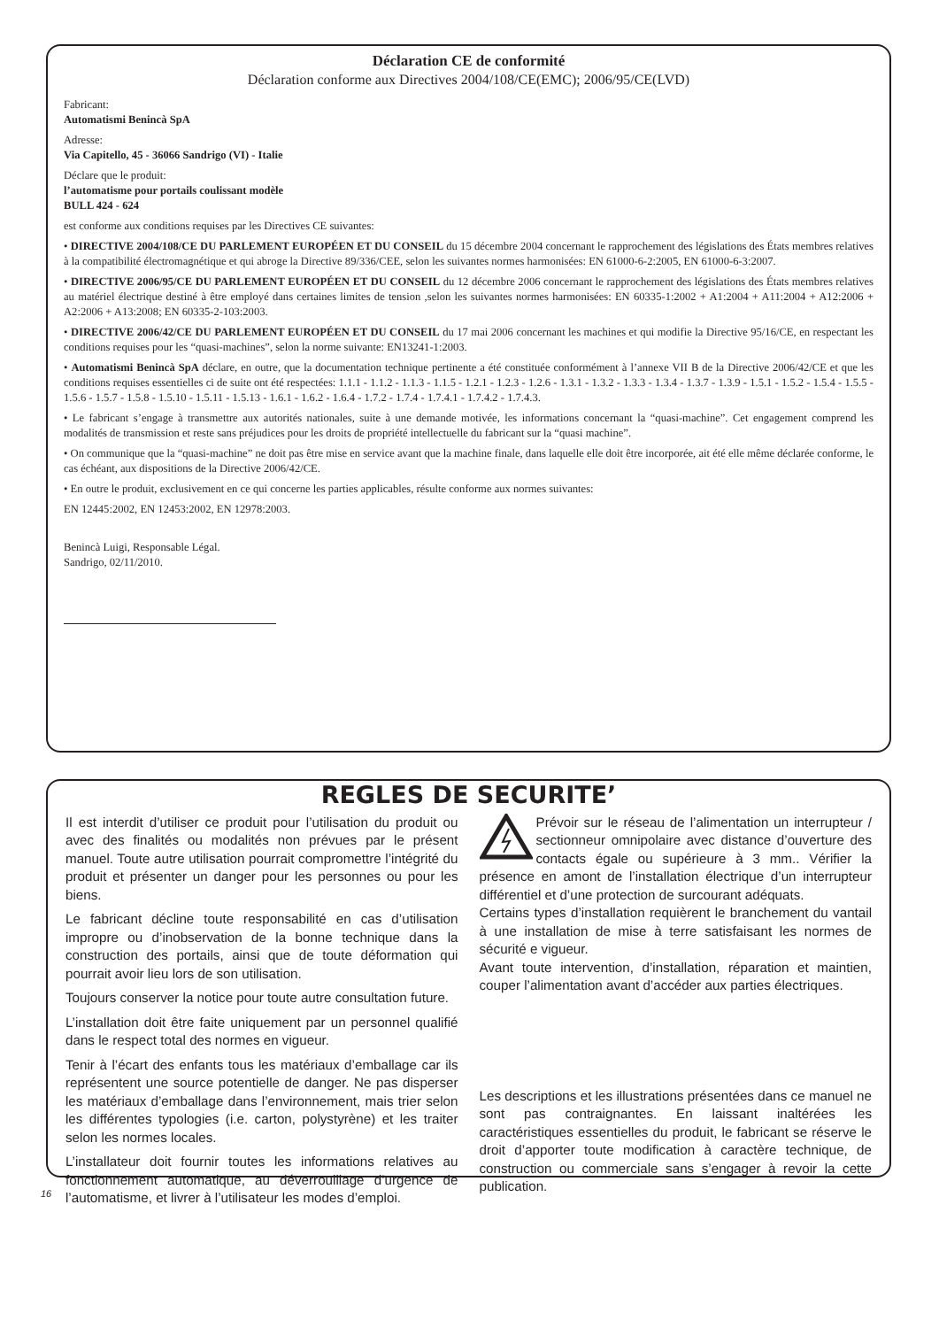Déclaration CE de conformité
Déclaration conforme aux Directives 2004/108/CE(EMC); 2006/95/CE(LVD)
Fabricant:
Automatismi Benincà SpA
Adresse:
Via Capitello, 45 - 36066 Sandrigo (VI) - Italie
Déclare que le produit:
l’automatisme pour portails coulissant modèle
BULL 424 - 624
est conforme aux conditions requises par les Directives CE suivantes:
• DIRECTIVE 2004/108/CE DU PARLEMENT EUROPÉEN ET DU CONSEIL du 15 décembre 2004 concernant le rapprochement des législations des États membres relatives à la compatibilité électromagnétique et qui abroge la Directive 89/336/CEE, selon les suivantes normes harmonisées: EN 61000-6-2:2005, EN 61000-6-3:2007.
• DIRECTIVE 2006/95/CE DU PARLEMENT EUROPÉEN ET DU CONSEIL du 12 décembre 2006 concernant le rapprochement des législations des États membres relatives au matériel électrique destiné à être employé dans certaines limites de tension ,selon les suivantes normes harmonisées: EN 60335-1:2002 + A1:2004 + A11:2004 + A12:2006 + A2:2006 + A13:2008; EN 60335-2-103:2003.
• DIRECTIVE 2006/42/CE DU PARLEMENT EUROPÉEN ET DU CONSEIL du 17 mai 2006 concernant les machines et qui modifie la Directive 95/16/CE, en respectant les conditions requises pour les “quasi-machines”, selon la norme suivante: EN13241-1:2003.
• Automatismi Benincà SpA déclare, en outre, que la documentation technique pertinente a été constituée conformément à l’annexe VII B de la Directive 2006/42/CE et que les conditions requises essentielles ci de suite ont été respectées: 1.1.1 - 1.1.2 - 1.1.3 - 1.1.5 - 1.2.1 - 1.2.3 - 1.2.6 - 1.3.1 - 1.3.2 - 1.3.3 - 1.3.4 - 1.3.7 - 1.3.9 - 1.5.1 - 1.5.2 - 1.5.4 - 1.5.5 - 1.5.6 - 1.5.7 - 1.5.8 - 1.5.10 - 1.5.11 - 1.5.13 - 1.6.1 - 1.6.2 - 1.6.4 - 1.7.2 - 1.7.4 - 1.7.4.1 - 1.7.4.2 - 1.7.4.3.
• Le fabricant s’engage à transmettre aux autorités nationales, suite à une demande motivée, les informations concernant la “quasi-machine”. Cet engagement comprend les modalités de transmission et reste sans préjudices pour les droits de propriété intellectuelle du fabricant sur la “quasi machine”.
• On communique que la “quasi-machine” ne doit pas être mise en service avant que la machine finale, dans laquelle elle doit être incorporée, ait été elle même déclarée conforme, le cas échéant, aux dispositions de la Directive 2006/42/CE.
• En outre le produit, exclusivement en ce qui concerne les parties applicables, résulte conforme aux normes suivantes:
EN 12445:2002, EN 12453:2002, EN 12978:2003.
Benincà Luigi, Responsable Légal.
Sandrigo, 02/11/2010.
REGLES DE SECURITE’
Il est interdit d’utiliser ce produit pour l’utilisation du produit ou avec des finalités ou modalités non prévues par le présent manuel. Toute autre utilisation pourrait compromettre l’intégrité du produit et présenter un danger pour les personnes ou pour les biens.
Le fabricant décline toute responsabilité en cas d’utilisation impropre ou d’inobservation de la bonne technique dans la construction des portails, ainsi que de toute déformation qui pourrait avoir lieu lors de son utilisation.
Toujours conserver la notice pour toute autre consultation future.
L’installation doit être faite uniquement par un personnel qualifié dans le respect total des normes en vigueur.
Tenir à l’écart des enfants tous les matériaux d’emballage car ils représentent une source potentielle de danger. Ne pas disperser les matériaux d’emballage dans l’environnement, mais trier selon les différentes typologies (i.e. carton, polystyrène) et les traiter selon les normes locales.
L’installateur doit fournir toutes les informations relatives au fonctionnement automatique, au déverrouillage d’urgence de l’automatisme, et livrer à l’utilisateur les modes d’emploi.
Prévoir sur le réseau de l’alimentation un interrupteur / sectionneur omnipolaire avec distance d’ouverture des contacts égale ou supérieure à 3 mm.. Vérifier la présence en amont de l’installation électrique d’un interrupteur différentiel et d’une protection de surcourant adéquats.
Certains types d’installation requièrent le branchement du vantail à une installation de mise à terre satisfaisant les normes de sécurité e vigueur.
Avant toute intervention, d’installation, réparation et maintien, couper l’alimentation avant d’accéder aux parties électriques.
Les descriptions et les illustrations présentées dans ce manuel ne sont pas contraignantes. En laissant inaltérées les caractéristiques essentielles du produit, le fabricant se réserve le droit d’apporter toute modification à caractère technique, de construction ou commerciale sans s’engager à revoir la cette publication.
16